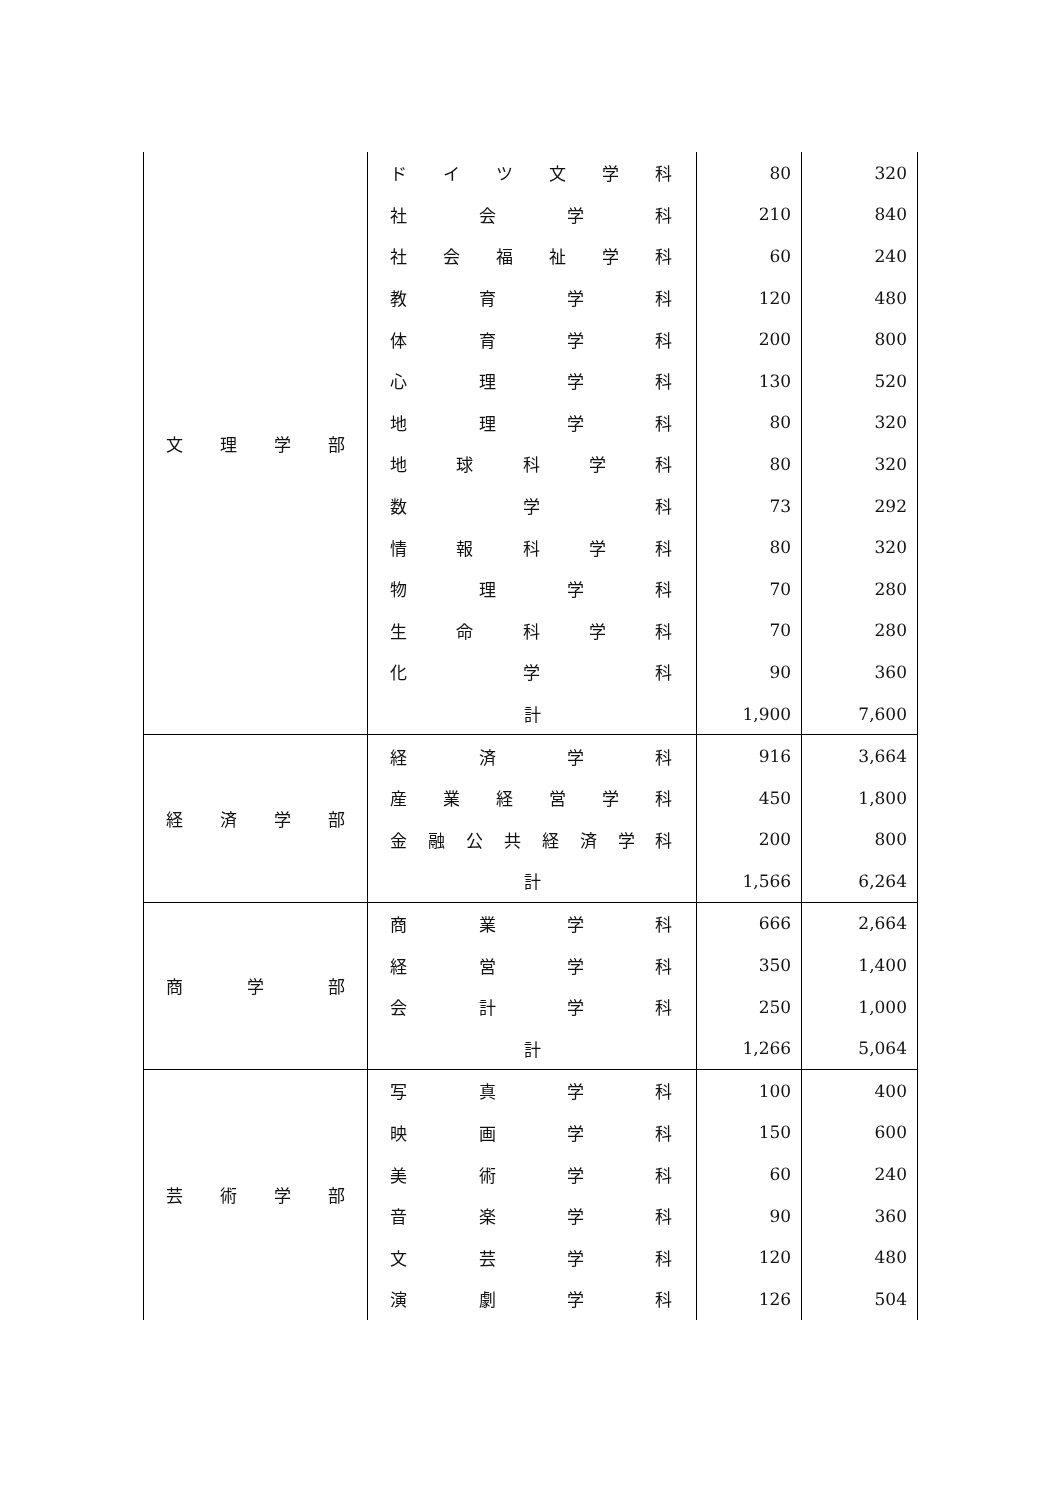| 文 理 学 部 | ド イ ツ 文 学 科 | 80 | 320 |
| | 社 会 学 科 | 210 | 840 |
| | 社 会 福 祉 学 科 | 60 | 240 |
| | 教 育 学 科 | 120 | 480 |
| | 体 育 学 科 | 200 | 800 |
| | 心 理 学 科 | 130 | 520 |
| | 地 理 学 科 | 80 | 320 |
| | 地 球 科 学 科 | 80 | 320 |
| | 数 学 科 | 73 | 292 |
| | 情 報 科 学 科 | 80 | 320 |
| | 物 理 学 科 | 70 | 280 |
| | 生 命 科 学 科 | 70 | 280 |
| | 化 学 科 | 90 | 360 |
| | 計 | 1,900 | 7,600 |
| 経 済 学 部 | 経 済 学 科 | 916 | 3,664 |
| | 産 業 経 営 学 科 | 450 | 1,800 |
| | 金 融 公 共 経 済 学 科 | 200 | 800 |
| | 計 | 1,566 | 6,264 |
| 商 学 部 | 商 業 学 科 | 666 | 2,664 |
| | 経 営 学 科 | 350 | 1,400 |
| | 会 計 学 科 | 250 | 1,000 |
| | 計 | 1,266 | 5,064 |
| 芸 術 学 部 | 写 真 学 科 | 100 | 400 |
| | 映 画 学 科 | 150 | 600 |
| | 美 術 学 科 | 60 | 240 |
| | 音 楽 学 科 | 90 | 360 |
| | 文 芸 学 科 | 120 | 480 |
| | 演 劇 学 科 | 126 | 504 |